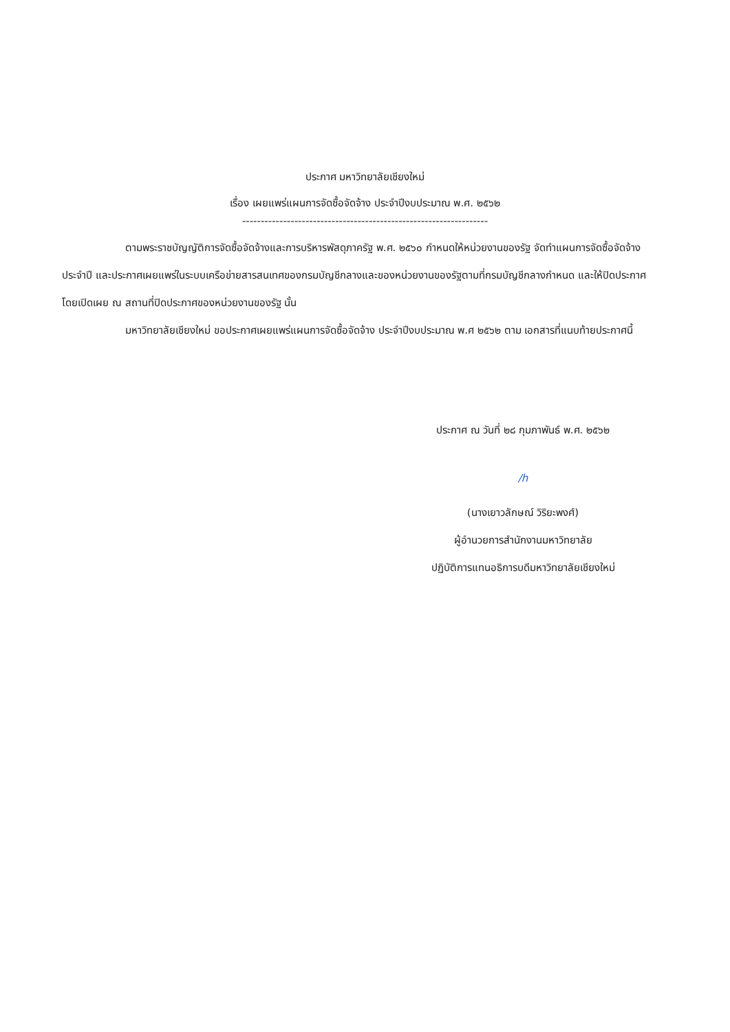ประกาศ มหาวิทยาลัยเชียงใหม่
เรื่อง เผยแพร่แผนการจัดซื้อจัดจ้าง ประจำปีงบประมาณ พ.ศ. ๒๕๖๒
------------------------------------------------------------------
ตามพระราชบัญญัติการจัดซื้อจัดจ้างและการบริหารพัสดุภาครัฐ พ.ศ. ๒๕๖๐ กำหนดให้หน่วยงานของรัฐ จัดทำแผนการจัดซื้อจัดจ้างประจำปี และประกาศเผยแพร่ในระบบเครือข่ายสารสนเทศของกรมบัญชีกลางและของหน่วยงานของรัฐตามที่กรมบัญชีกลางกำหนด และให้ปิดประกาศโดยเปิดเผย ณ สถานที่ปิดประกาศของหน่วยงานของรัฐ นั้น
มหาวิทยาลัยเชียงใหม่ ขอประกาศเผยแพร่แผนการจัดซื้อจัดจ้าง ประจำปีงบประมาณ พ.ศ ๒๕๖๒ ตาม เอกสารที่แนบท้ายประกาศนี้
ประกาศ ณ วันที่ ๒๘ กุมภาพันธ์ พ.ศ. ๒๕๖๒
/h
(นางเยาวลักษณ์ วิริยะพงศ์)
ผู้อำนวยการสำนักงานมหาวิทยาลัย
ปฏิบัติการแทนอธิการบดีมหาวิทยาลัยเชียงใหม่